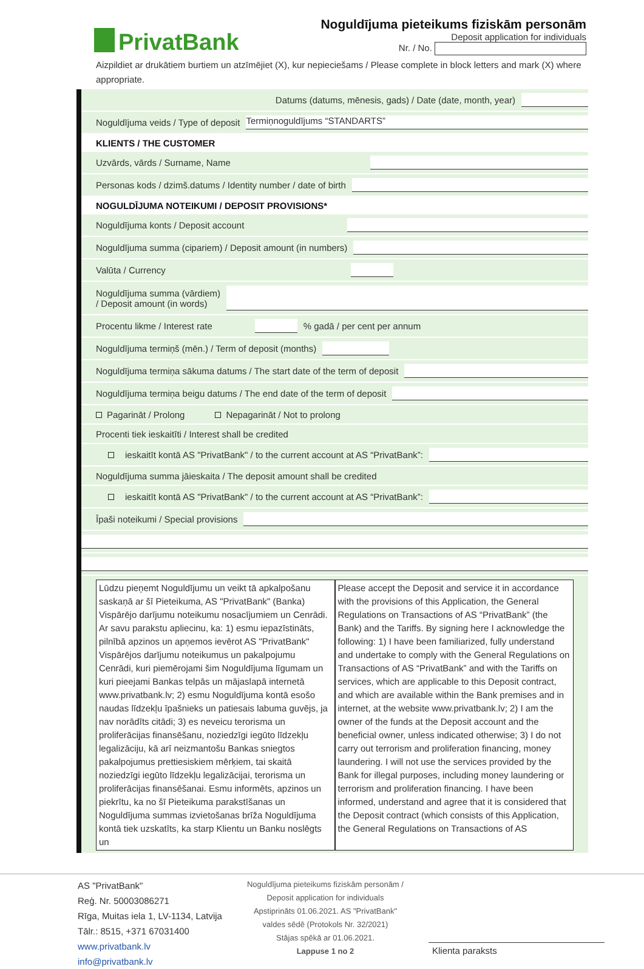PrivatBank
Noguldījuma pieteikums fiziskām personām
Deposit application for individuals
Nr. / No.
Aizpildiet ar drukātiem burtiem un atzīmējiet (X), kur nepieciešams / Please complete in block letters and mark (X) where appropriate.
Datums (datums, mēnesis, gads) / Date (date, month, year)
Noguldījuma veids / Type of deposit Termiņnoguldījums “STANDARTS”
KLIENTS / THE CUSTOMER
Uzvārds, vārds / Surname, Name
Personas kods / dzimš.datums / Identity number / date of birth
NOGULDĪJUMA NOTEIKUMI / DEPOSIT PROVISIONS*
Noguldījuma konts / Deposit account
Noguldījuma summa (cipariem) / Deposit amount (in numbers)
Valūta / Currency
Noguldījuma summa (vārdiem)
/ Deposit amount (in words)
Procentu likme / Interest rate % gadā / per cent per annum
Noguldījuma termiņš (mēn.) / Term of deposit (months)
Noguldījuma termiņa sākuma datums / The start date of the term of deposit
Noguldījuma termiņa beigu datums / The end date of the term of deposit
Pagarināt / Prolong Nepagarināt / Not to prolong
Procenti tiek ieskaitīti / Interest shall be credited
ieskaitīt kontā AS "PrivatBank" / to the current account at AS “PrivatBank”:
Noguldījuma summa jāieskaita / The deposit amount shall be credited
ieskaitīt kontā AS "PrivatBank" / to the current account at AS “PrivatBank”:
Īpaši noteikumi / Special provisions
Lūdzu pieņemt Noguldījumu un veikt tā apkalpošanu saskaņā ar šī Pieteikuma, AS "PrivatBank" (Banka) Vispārējo darījumu noteikumu nosacījumiem un Cenrādi. Ar savu parakstu apliecinu, ka: 1) esmu iepazīstināts, pilnībā apzinos un apņemos ievērot AS "PrivatBank" Vispārējos darījumu noteikumus un pakalpojumu Cenrādi, kuri piemērojami šim Noguldījuma līgumam un kuri pieejami Bankas telpās un mājaslapā internetā www.privatbank.lv; 2) esmu Noguldījuma kontā esošo naudas līdzekļu īpašnieks un patiesais labuma guvējs, ja nav norādīts citādi; 3) es neveicu terorisma un proliferācijas finansēšanu, noziedzīgi iegūto līdzekļu legalizāciju, kā arī neizmantošu Bankas sniegtos pakalpojumus prettiesiskiem mērķiem, tai skaitā noziedzīgi iegūto līdzekļu legalizācijai, terorisma un proliferācijas finansēšanai. Esmu informēts, apzinos un piekrītu, ka no šī Pieteikuma parakstīšanas un Noguldījuma summas izvietošanas brīža Noguldījuma kontā tiek uzskatīts, ka starp Klientu un Banku noslēgts un
Please accept the Deposit and service it in accordance with the provisions of this Application, the General Regulations on Transactions of AS “PrivatBank” (the Bank) and the Tariffs. By signing here I acknowledge the following: 1) I have been familiarized, fully understand and undertake to comply with the General Regulations on Transactions of AS “PrivatBank” and with the Tariffs on services, which are applicable to this Deposit contract, and which are available within the Bank premises and in internet, at the website www.privatbank.lv; 2) I am the owner of the funds at the Deposit account and the beneficial owner, unless indicated otherwise; 3) I do not carry out terrorism and proliferation financing, money laundering. I will not use the services provided by the Bank for illegal purposes, including money laundering or terrorism and proliferation financing. I have been informed, understand and agree that it is considered that the Deposit contract (which consists of this Application, the General Regulations on Transactions of AS
AS "PrivatBank"
Reģ. Nr. 50003086271
Rīga, Muitas iela 1, LV-1134, Latvija
Tālr.: 8515, +371 67031400
www.privatbank.lv
info@privatbank.lv
Noguldījuma pieteikums fiziskām personām /
Deposit application for individuals
Apstiprināts 01.06.2021. AS "PrivatBank"
valdes sēdē (Protokols Nr. 32/2021)
Stājas spēkā ar 01.06.2021.
Lappuse 1 no 2
Klienta paraksts